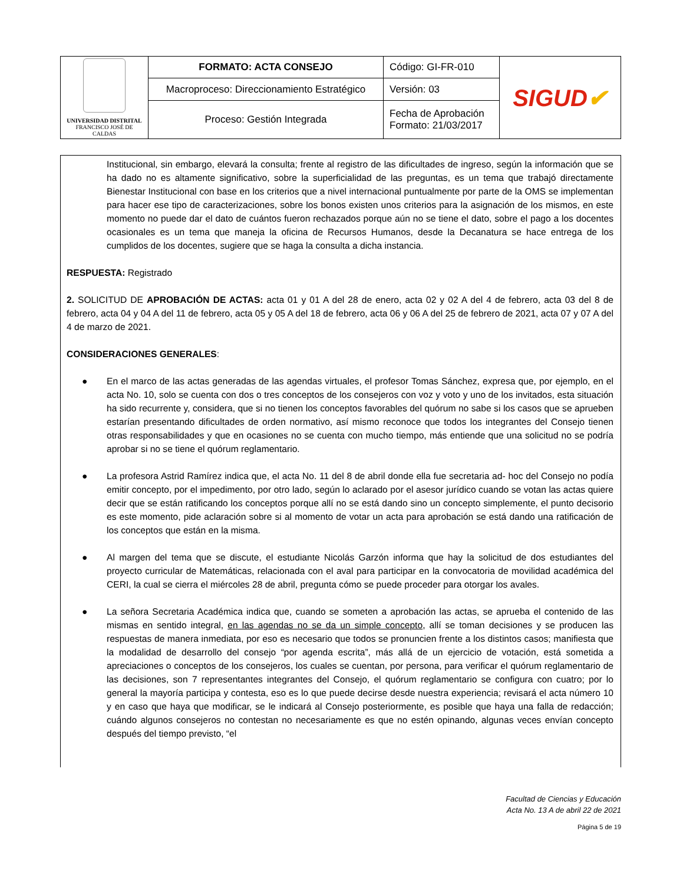| UNIVERSIDAD DISTRITAL FRANCISCO JOSÉ DE CALDAS | FORMATO: ACTA CONSEJO | Código: GI-FR-010 | SIGUD ✔ |
| | Macroproceso: Direccionamiento Estratégico | Versión: 03 | |
| | Proceso: Gestión Integrada | Fecha de Aprobación Formato: 21/03/2017 | |
Institucional, sin embargo, elevará la consulta; frente al registro de las dificultades de ingreso, según la información que se ha dado no es altamente significativo, sobre la superficialidad de las preguntas, es un tema que trabajó directamente Bienestar Institucional con base en los criterios que a nivel internacional puntualmente por parte de la OMS se implementan para hacer ese tipo de caracterizaciones, sobre los bonos existen unos criterios para la asignación de los mismos, en este momento no puede dar el dato de cuántos fueron rechazados porque aún no se tiene el dato, sobre el pago a los docentes ocasionales es un tema que maneja la oficina de Recursos Humanos, desde la Decanatura se hace entrega de los cumplidos de los docentes, sugiere que se haga la consulta a dicha instancia.
RESPUESTA: Registrado
2. SOLICITUD DE APROBACIÓN DE ACTAS: acta 01 y 01 A del 28 de enero, acta 02 y 02 A del 4 de febrero, acta 03 del 8 de febrero, acta 04 y 04 A del 11 de febrero, acta 05 y 05 A del 18 de febrero, acta 06 y 06 A del 25 de febrero de 2021, acta 07 y 07 A del 4 de marzo de 2021.
CONSIDERACIONES GENERALES:
● En el marco de las actas generadas de las agendas virtuales, el profesor Tomas Sánchez, expresa que, por ejemplo, en el acta No. 10, solo se cuenta con dos o tres conceptos de los consejeros con voz y voto y uno de los invitados, esta situación ha sido recurrente y, considera, que si no tienen los conceptos favorables del quórum no sabe si los casos que se aprueben estarían presentando dificultades de orden normativo, así mismo reconoce que todos los integrantes del Consejo tienen otras responsabilidades y que en ocasiones no se cuenta con mucho tiempo, más entiende que una solicitud no se podría aprobar si no se tiene el quórum reglamentario.
● La profesora Astrid Ramírez indica que, el acta No. 11 del 8 de abril donde ella fue secretaria ad- hoc del Consejo no podía emitir concepto, por el impedimento, por otro lado, según lo aclarado por el asesor jurídico cuando se votan las actas quiere decir que se están ratificando los conceptos porque allí no se está dando sino un concepto simplemente, el punto decisorio es este momento, pide aclaración sobre si al momento de votar un acta para aprobación se está dando una ratificación de los conceptos que están en la misma.
● Al margen del tema que se discute, el estudiante Nicolás Garzón informa que hay la solicitud de dos estudiantes del proyecto curricular de Matemáticas, relacionada con el aval para participar en la convocatoria de movilidad académica del CERI, la cual se cierra el miércoles 28 de abril, pregunta cómo se puede proceder para otorgar los avales.
● La señora Secretaria Académica indica que, cuando se someten a aprobación las actas, se aprueba el contenido de las mismas en sentido integral, en las agendas no se da un simple concepto, allí se toman decisiones y se producen las respuestas de manera inmediata, por eso es necesario que todos se pronuncien frente a los distintos casos; manifiesta que la modalidad de desarrollo del consejo “por agenda escrita”, más allá de un ejercicio de votación, está sometida a apreciaciones o conceptos de los consejeros, los cuales se cuentan, por persona, para verificar el quórum reglamentario de las decisiones, son 7 representantes integrantes del Consejo, el quórum reglamentario se configura con cuatro; por lo general la mayoría participa y contesta, eso es lo que puede decirse desde nuestra experiencia; revisará el acta número 10 y en caso que haya que modificar, se le indicará al Consejo posteriormente, es posible que haya una falla de redacción; cuándo algunos consejeros no contestan no necesariamente es que no estén opinando, algunas veces envían concepto después del tiempo previsto, “el
Facultad de Ciencias y Educación
Acta No. 13 A de abril 22 de 2021
Página 5 de 19